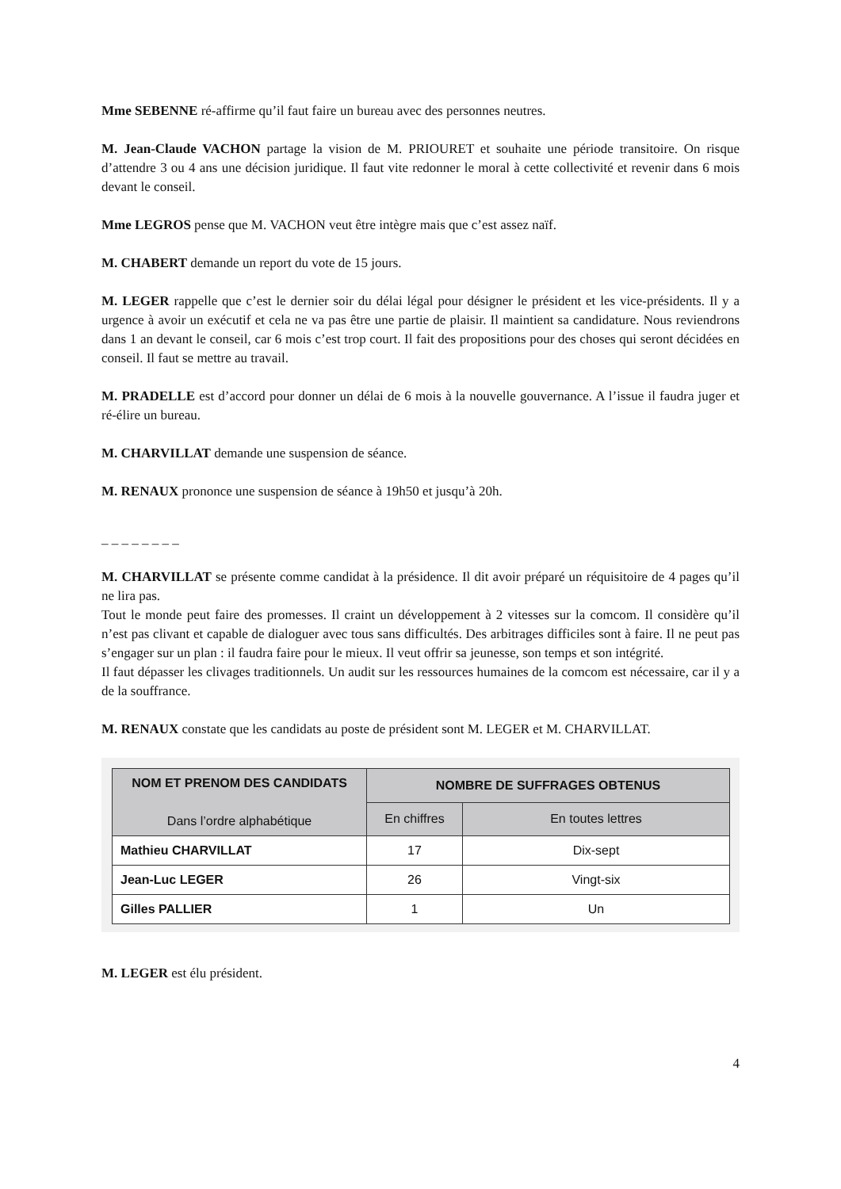Mme SEBENNE ré-affirme qu’il faut faire un bureau avec des personnes neutres.
M. Jean-Claude VACHON partage la vision de M. PRIOURET et souhaite une période transitoire. On risque d’attendre 3 ou 4 ans une décision juridique. Il faut vite redonner le moral à cette collectivité et revenir dans 6 mois devant le conseil.
Mme LEGROS pense que M. VACHON veut être intègre mais que c’est assez naïf.
M. CHABERT demande un report du vote de 15 jours.
M. LEGER rappelle que c’est le dernier soir du délai légal pour désigner le président et les vice-présidents. Il y a urgence à avoir un exécutif et cela ne va pas être une partie de plaisir. Il maintient sa candidature. Nous reviendrons dans 1 an devant le conseil, car 6 mois c’est trop court. Il fait des propositions pour des choses qui seront décidées en conseil. Il faut se mettre au travail.
M. PRADELLE est d’accord pour donner un délai de 6 mois à la nouvelle gouvernance. A l’issue il faudra juger et ré-élire un bureau.
M. CHARVILLAT demande une suspension de séance.
M. RENAUX prononce une suspension de séance à 19h50 et jusqu’à 20h.
_ _ _ _ _ _ _ _
M. CHARVILLAT se présente comme candidat à la présidence. Il dit avoir préparé un réquisitoire de 4 pages qu’il ne lira pas.
Tout le monde peut faire des promesses. Il craint un développement à 2 vitesses sur la comcom. Il considère qu’il n’est pas clivant et capable de dialoguer avec tous sans difficultés. Des arbitrages difficiles sont à faire. Il ne peut pas s’engager sur un plan : il faudra faire pour le mieux. Il veut offrir sa jeunesse, son temps et son intégrité.
Il faut dépasser les clivages traditionnels. Un audit sur les ressources humaines de la comcom est nécessaire, car il y a de la souffrance.
M. RENAUX constate que les candidats au poste de président sont M. LEGER et M. CHARVILLAT.
| NOM ET PRENOM DES CANDIDATS Dans l’ordre alphabétique | NOMBRE DE SUFFRAGES OBTENUS | |
| --- | --- | --- |
| | En chiffres | En toutes lettres |
| Mathieu CHARVILLAT | 17 | Dix-sept |
| Jean-Luc LEGER | 26 | Vingt-six |
| Gilles PALLIER | 1 | Un |
M. LEGER est élu président.
4